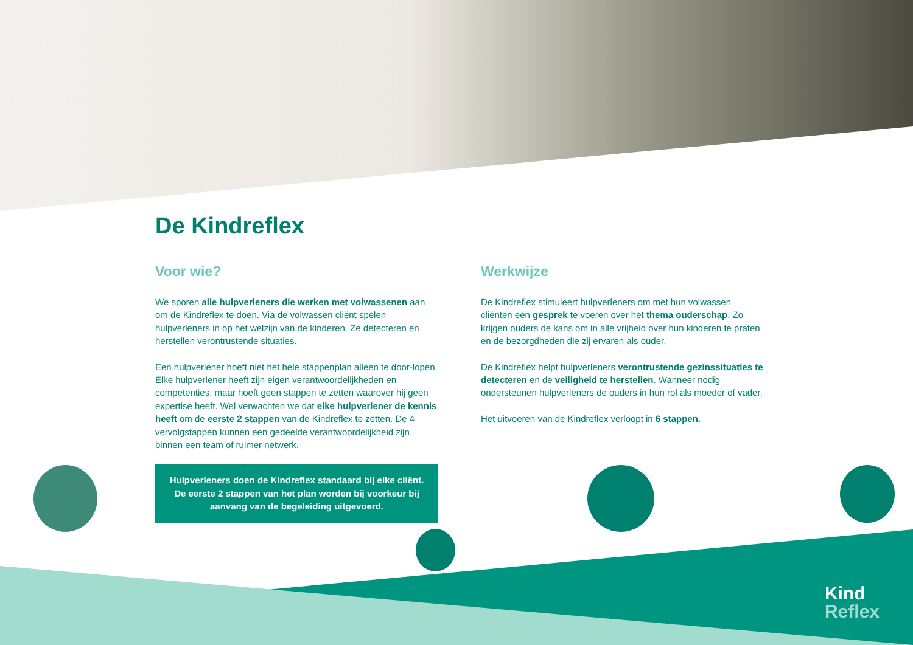De Kindreflex
Voor wie?
We sporen alle hulpverleners die werken met volwassenen aan om de Kindreflex te doen. Via de volwassen cliënt spelen hulpverleners in op het welzijn van de kinderen. Ze detecteren en herstellen verontrustende situaties.
Een hulpverlener hoeft niet het hele stappenplan alleen te door-lopen. Elke hulpverlener heeft zijn eigen verantwoordelijkheden en competenties, maar hoeft geen stappen te zetten waarover hij geen expertise heeft. Wel verwachten we dat elke hulpverlener de kennis heeft om de eerste 2 stappen van de Kindreflex te zetten. De 4 vervolgstappen kunnen een gedeelde verantwoordelijkheid zijn binnen een team of ruimer netwerk.
Hulpverleners doen de Kindreflex standaard bij elke cliënt. De eerste 2 stappen van het plan worden bij voorkeur bij aanvang van de begeleiding uitgevoerd.
Werkwijze
De Kindreflex stimuleert hulpverleners om met hun volwassen cliënten een gesprek te voeren over het thema ouderschap. Zo krijgen ouders de kans om in alle vrijheid over hun kinderen te praten en de bezorgdheden die zij ervaren als ouder.
De Kindreflex helpt hulpverleners verontrustende gezinssituaties te detecteren en de veiligheid te herstellen. Wanneer nodig ondersteunen hulpverleners de ouders in hun rol als moeder of vader.
Het uitvoeren van de Kindreflex verloopt in 6 stappen.
Kind
Reflex